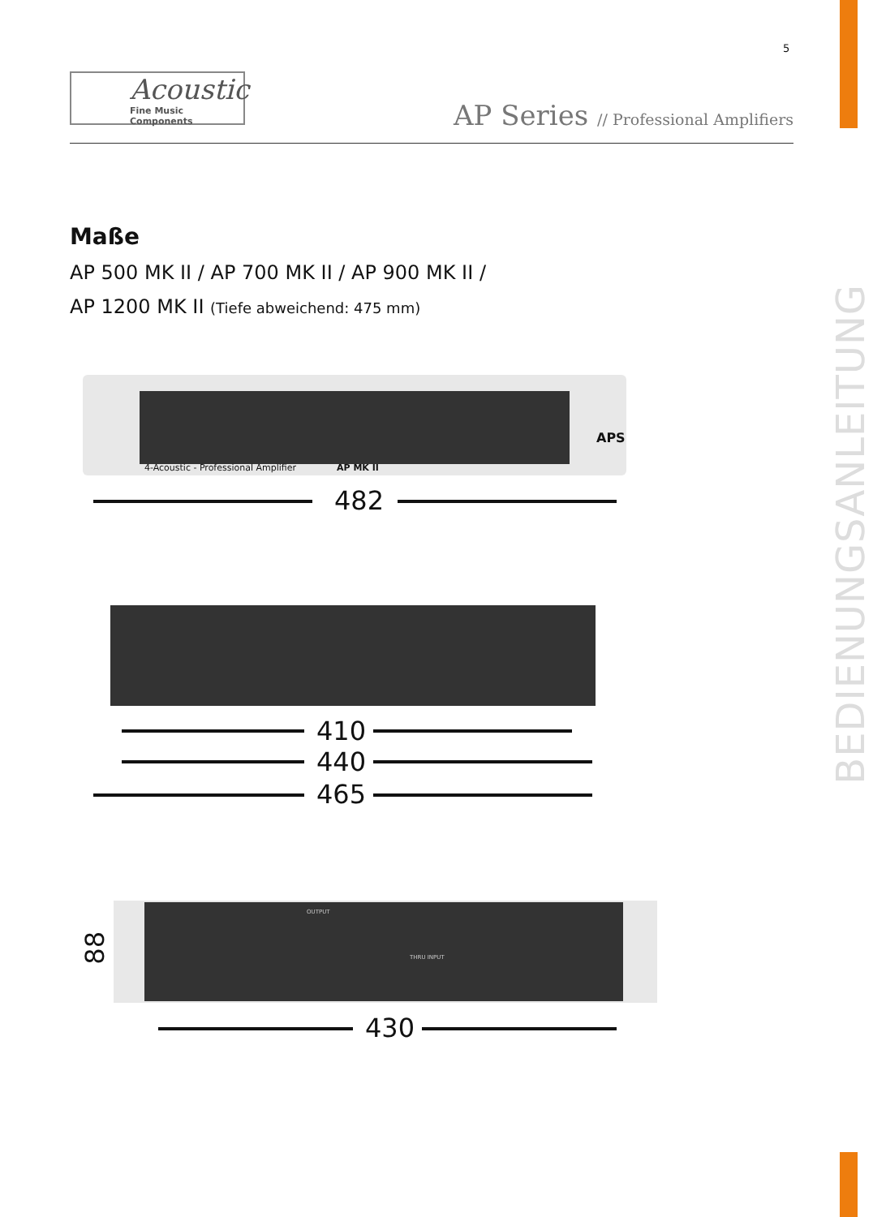5
Acoustic
Fine Music Components
AP Series // Professional Amplifiers
BEDIENUNGSANLEITUNG
Maße
AP 500 MK II / AP 700 MK II / AP 900 MK II /
AP 1200 MK II (Tiefe abweichend: 475 mm)
4-Acoustic - Professional Amplifier
AP MK II
APS
482
410
440
465
OUTPUT
THRU INPUT
88
430